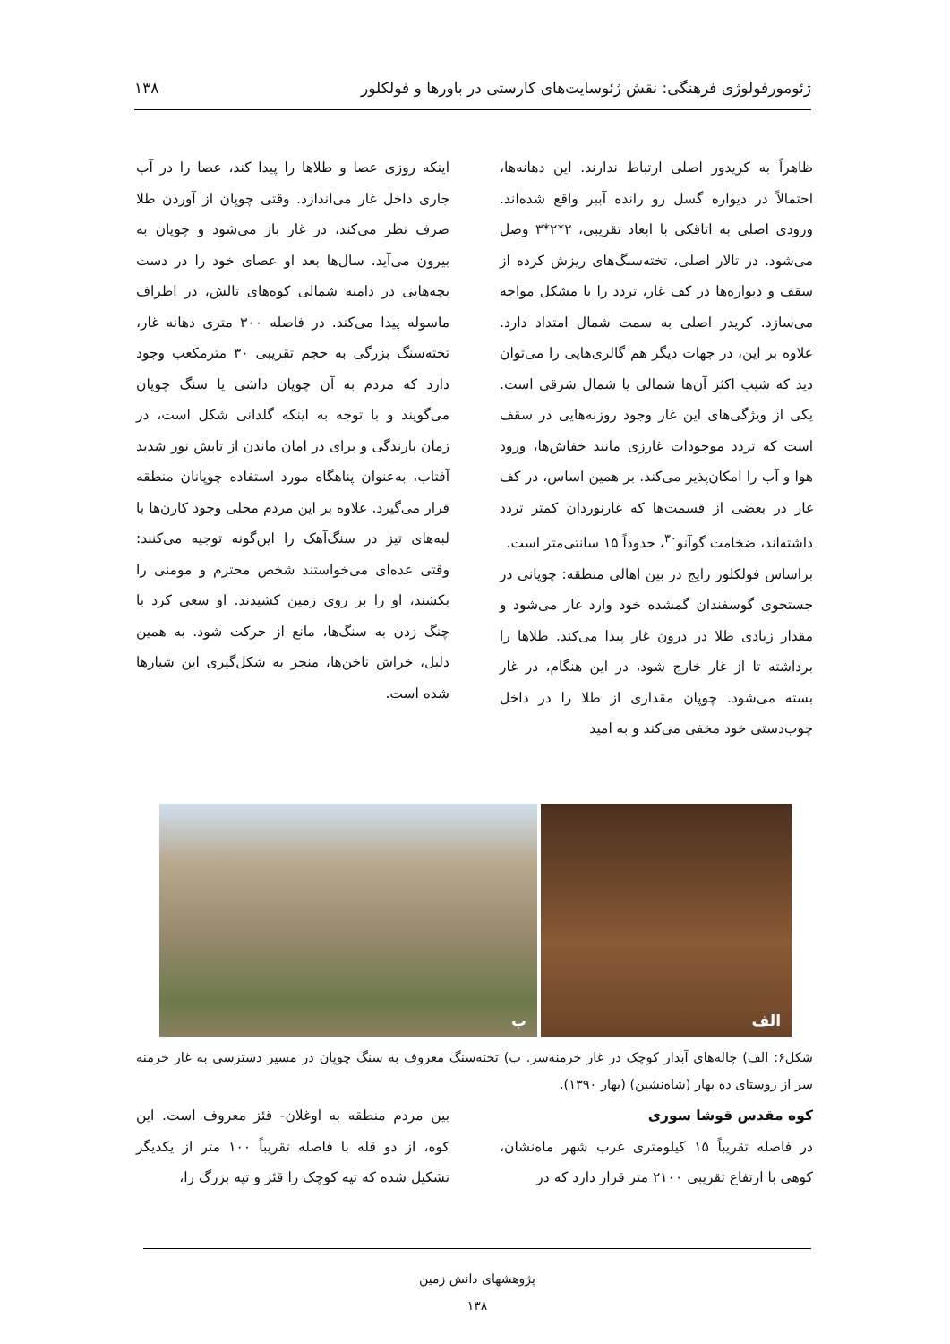ژئومورفولوژی فرهنگی: نقش ژئوسایت‌های کارستی در باورها و فولکلور ۱۳۸
ظاهراً به کریدور اصلی ارتباط ندارند. این دهانه‌ها، احتمالاً در دیواره گسل رو رانده آببر واقع شده‌اند. ورودی اصلی به اتاقکی با ابعاد تقریبی، ۲*۲*۳ وصل می‌شود. در تالار اصلی، تخته‌سنگ‌های ریزش کرده از سقف و دیواره‌ها در کف غار، تردد را با مشکل مواجه می‌سازد. کریدر اصلی به سمت شمال امتداد دارد. علاوه بر این، در جهات دیگر هم گالری‌هایی را می‌توان دید که شیب اکثر آن‌ها شمالی یا شمال شرقی است. یکی از ویژگی‌های این غار وجود روزنه‌هایی در سقف است که تردد موجودات غارزی مانند خفاش‌ها، ورود هوا و آب را امکان‌پذیر می‌کند. بر همین اساس، در کف غار در بعضی از قسمت‌ها که غارنوردان کمتر تردد داشته‌اند، ضخامت گوآنو<sup>۳۰</sup>، حدوداً ۱۵ سانتی‌متر است.
براساس فولکلور رایج در بین اهالی منطقه: چوپانی در جستجوی گوسفندان گمشده خود وارد غار می‌شود و مقدار زیادی طلا در درون غار پیدا می‌کند. طلاها را برداشته تا از غار خارج شود، در این هنگام، در غار بسته می‌شود. چوپان مقداری از طلا را در داخل چوب‌دستی خود مخفی می‌کند و به امید
اینکه روزی عصا و طلاها را پیدا کند، عصا را در آب جاری داخل غار می‌اندازد. وقتی چوپان از آوردن طلا صرف نظر می‌کند، در غار باز می‌شود و چوپان به بیرون می‌آید. سال‌ها بعد او عصای خود را در دست بچه‌هایی در دامنه شمالی کوه‌های تالش، در اطراف ماسوله پیدا می‌کند. در فاصله ۳۰۰ متری دهانه غار، تخته‌سنگ بزرگی به حجم تقریبی ۳۰ مترمکعب وجود دارد که مردم به آن چوپان داشی یا سنگ چوپان می‌گویند و با توجه به اینکه گلدانی شکل است، در زمان بارندگی و برای در امان ماندن از تابش نور شدید آفتاب، به‌عنوان پناهگاه مورد استفاده چوپانان منطقه قرار می‌گیرد. علاوه بر این مردم محلی وجود کارن‌ها با لبه‌های تیز در سنگ‌آهک را این‌گونه توجیه می‌کنند: وقتی عده‌ای می‌خواستند شخص محترم و مومنی را بکشند، او را بر روی زمین کشیدند. او سعی کرد با چنگ زدن به سنگ‌ها، مانع از حرکت شود. به همین دلیل، خراش ناخن‌ها، منجر به شکل‌گیری این شیارها شده است.
الف
ب
شکل۶: الف) چاله‌های آبدار کوچک در غار خرمنه‌سر. ب) تخته‌سنگ معروف به سنگ چوپان در مسیر دسترسی به غار خرمنه سر از روستای ده بهار (شاه‌نشین) (بهار ۱۳۹۰).
کوه مقدس قوشا سوری
در فاصله تقریباً ۱۵ کیلومتری غرب شهر ماه‌نشان، کوهی با ارتفاع تقریبی ۲۱۰۰ متر قرار دارد که در
بین مردم منطقه به اوغلان- قئز معروف است. این کوه، از دو قله با فاصله تقریباً ۱۰۰ متر از یکدیگر تشکیل شده که تپه کوچک را قئز و تپه بزرگ را،
پژوهشهای دانش زمین
۱۳۸